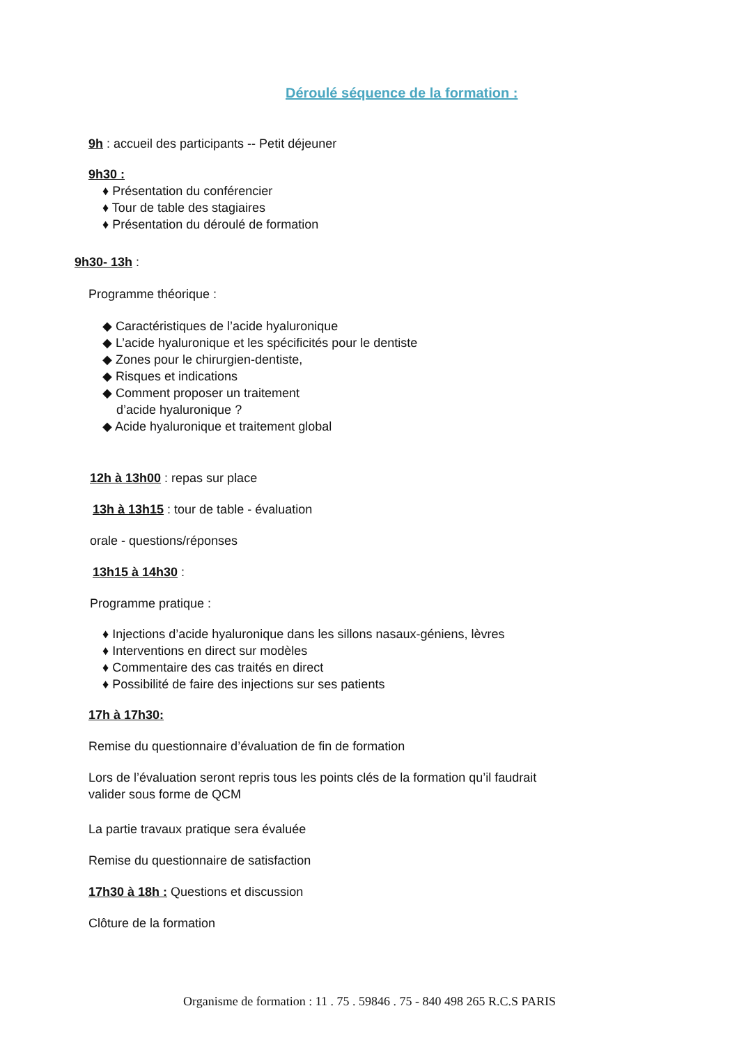Déroulé séquence de la formation :
9h : accueil des participants -- Petit déjeuner
9h30 :
♦ Présentation du conférencier
♦ Tour de table des stagiaires
♦ Présentation du déroulé de formation
9h30- 13h :
Programme théorique :
◆ Caractéristiques de l’acide hyaluronique
◆ L’acide hyaluronique et les spécificités pour le dentiste
◆ Zones pour le chirurgien-dentiste,
◆ Risques et indications
◆ Comment proposer un traitement
d’acide hyaluronique ?
◆ Acide hyaluronique et traitement global
12h à 13h00 : repas sur place
13h à 13h15 : tour de table - évaluation
orale - questions/réponses
13h15 à 14h30 :
Programme pratique :
♦ Injections d’acide hyaluronique dans les sillons nasaux-géniens, lèvres
♦ Interventions en direct sur modèles
♦ Commentaire des cas traités en direct
♦ Possibilité de faire des injections sur ses patients
17h à 17h30:
Remise du questionnaire d’évaluation de fin de formation
Lors de l’évaluation seront repris tous les points clés de la formation qu’il faudrait
valider sous forme de QCM
La partie travaux pratique sera évaluée
Remise du questionnaire de satisfaction
17h30 à 18h : Questions et discussion
Clôture de la formation
Organisme de formation : 11 . 75 . 59846 . 75 - 840 498 265 R.C.S PARIS